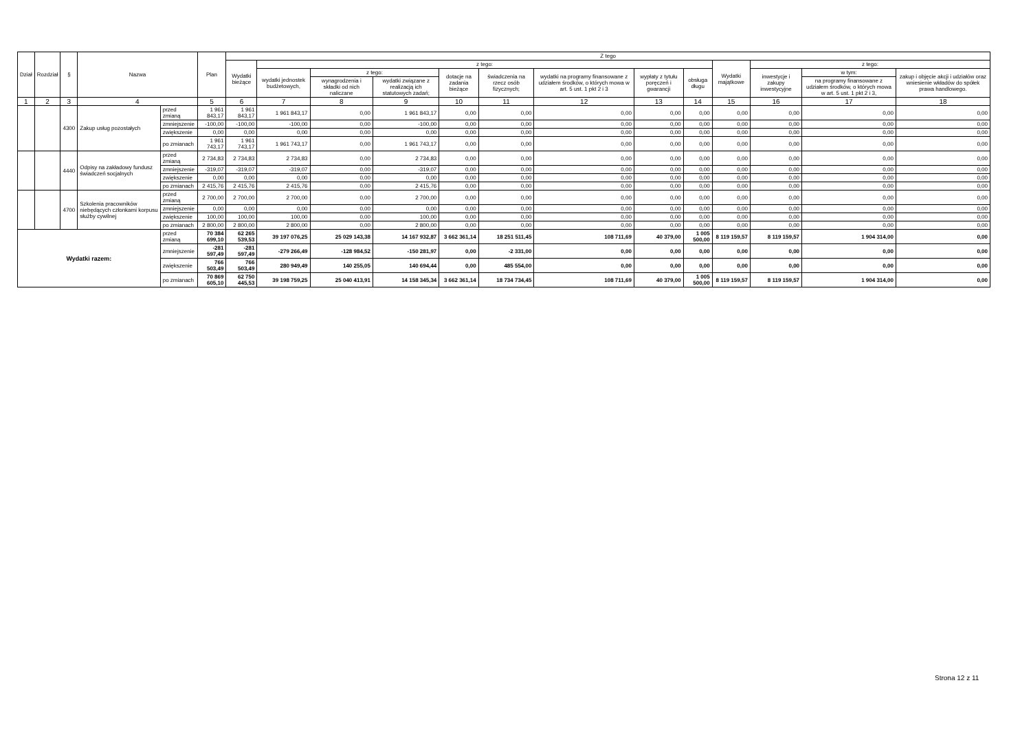| Dział | Rozdział | § | Nazwa | | Plan | Z tego | | | | | | | | | | | | |
| --- | --- | --- | --- | --- | --- | --- | --- | --- | --- | --- | --- | --- | --- | --- | --- | --- | --- | --- |
| | | | | | | Wydatki bieżące | z tego: | | | | | | | | Wydatki majątkowe | z tego: | | |
| | | | | | | | wydatki jednostek budżetowych, | z tego: | | dotacje na zadania bieżące | świadczenia na rzecz osób fizycznych; | wydatki na programy finansowane z udziałem środków, o których mowa w art. 5 ust. 1 pkt 2 i 3 | wypłaty z tytułu poręczeń i gwarancji | obsługa długu | | inwestycje i zakupy inwestycyjne | w tym: | zakup i objęcie akcji i udziałów oraz wniesienie wkładów do spółek prawa handlowego. |
| | | | | | | | | wynagrodzenia i składki od nich naliczane | wydatki związane z realizacją ich statutowych zadań; | | | | | | | | na programy finansowane z udziałem środków, o których mowa w art. 5 ust. 1 pkt 2 i 3, | |
| 1 | 2 | 3 | 4 | | 5 | 6 | 7 | 8 | 9 | 10 | 11 | 12 | 13 | 14 | 15 | 16 | 17 | 18 |
| | | 4300 | Zakup usług pozostałych | przed zmianą | 1 961 843,17 | 1 961 843,17 | 1 961 843,17 | 0,00 | 1 961 843,17 | 0,00 | 0,00 | 0,00 | 0,00 | 0,00 | 0,00 | 0,00 | 0,00 | 0,00 |
| | | | | zmniejszenie | -100,00 | -100,00 | -100,00 | 0,00 | -100,00 | 0,00 | 0,00 | 0,00 | 0,00 | 0,00 | 0,00 | 0,00 | 0,00 | 0,00 |
| | | | | zwiększenie | 0,00 | 0,00 | 0,00 | 0,00 | 0,00 | 0,00 | 0,00 | 0,00 | 0,00 | 0,00 | 0,00 | 0,00 | 0,00 | 0,00 |
| | | | | po zmianach | 1 961 743,17 | 1 961 743,17 | 1 961 743,17 | 0,00 | 1 961 743,17 | 0,00 | 0,00 | 0,00 | 0,00 | 0,00 | 0,00 | 0,00 | 0,00 | 0,00 |
| | | 4440 | Odpisy na zakładowy fundusz świadczeń socjalnych | przed zmianą | 2 734,83 | 2 734,83 | 2 734,83 | 0,00 | 2 734,83 | 0,00 | 0,00 | 0,00 | 0,00 | 0,00 | 0,00 | 0,00 | 0,00 | 0,00 |
| | | | | zmniejszenie | -319,07 | -319,07 | -319,07 | 0,00 | -319,07 | 0,00 | 0,00 | 0,00 | 0,00 | 0,00 | 0,00 | 0,00 | 0,00 | 0,00 |
| | | | | zwiększenie | 0,00 | 0,00 | 0,00 | 0,00 | 0,00 | 0,00 | 0,00 | 0,00 | 0,00 | 0,00 | 0,00 | 0,00 | 0,00 | 0,00 |
| | | | | po zmianach | 2 415,76 | 2 415,76 | 2 415,76 | 0,00 | 2 415,76 | 0,00 | 0,00 | 0,00 | 0,00 | 0,00 | 0,00 | 0,00 | 0,00 | 0,00 |
| | | 4700 | Szkolenia pracowników niebędących członkami korpusu służby cywilnej | przed zmianą | 2 700,00 | 2 700,00 | 2 700,00 | 0,00 | 2 700,00 | 0,00 | 0,00 | 0,00 | 0,00 | 0,00 | 0,00 | 0,00 | 0,00 | 0,00 |
| | | | | zmniejszenie | 0,00 | 0,00 | 0,00 | 0,00 | 0,00 | 0,00 | 0,00 | 0,00 | 0,00 | 0,00 | 0,00 | 0,00 | 0,00 | 0,00 |
| | | | | zwiększenie | 100,00 | 100,00 | 100,00 | 0,00 | 100,00 | 0,00 | 0,00 | 0,00 | 0,00 | 0,00 | 0,00 | 0,00 | 0,00 | 0,00 |
| | | | | po zmianach | 2 800,00 | 2 800,00 | 2 800,00 | 0,00 | 2 800,00 | 0,00 | 0,00 | 0,00 | 0,00 | 0,00 | 0,00 | 0,00 | 0,00 | 0,00 |
| Wydatki razem: | | | | przed zmianą | 70 384 699,10 | 62 265 539,53 | 39 197 076,25 | 25 029 143,38 | 14 167 932,87 | 3 662 361,14 | 18 251 511,45 | 108 711,69 | 40 379,00 | 1 005 500,00 | 8 119 159,57 | 8 119 159,57 | 1 904 314,00 | 0,00 |
| | | | | zmniejszenie | -281 597,49 | -281 597,49 | -279 266,49 | -128 984,52 | -150 281,97 | 0,00 | -2 331,00 | 0,00 | 0,00 | 0,00 | 0,00 | 0,00 | 0,00 | 0,00 |
| | | | | zwiększenie | 766 503,49 | 766 503,49 | 280 949,49 | 140 255,05 | 140 694,44 | 0,00 | 485 554,00 | 0,00 | 0,00 | 0,00 | 0,00 | 0,00 | 0,00 | 0,00 |
| | | | | po zmianach | 70 869 605,10 | 62 750 445,53 | 39 198 759,25 | 25 040 413,91 | 14 158 345,34 | 3 662 361,14 | 18 734 734,45 | 108 711,69 | 40 379,00 | 1 005 500,00 | 8 119 159,57 | 8 119 159,57 | 1 904 314,00 | 0,00 |
Strona 12 z 11